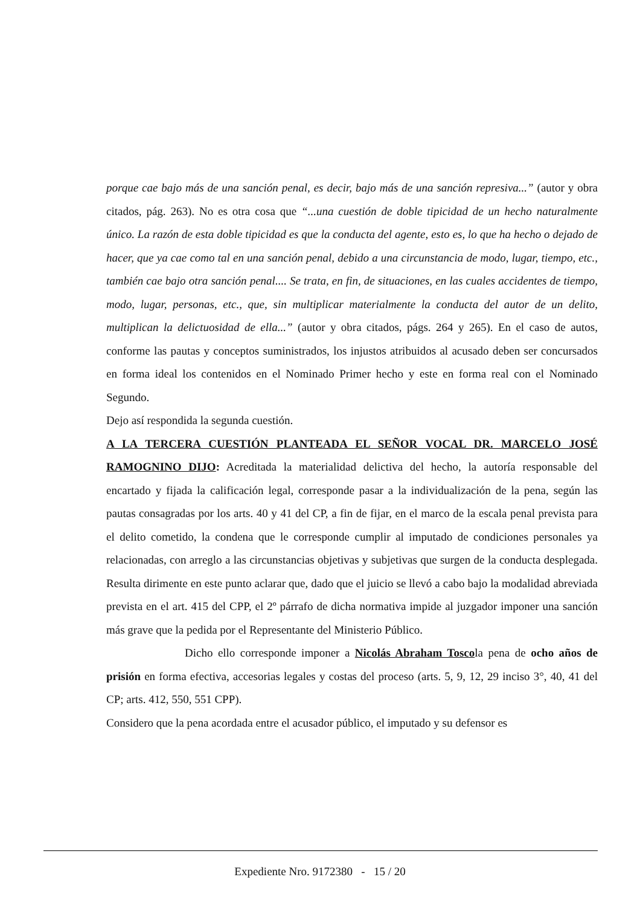porque cae bajo más de una sanción penal, es decir, bajo más de una sanción represiva...” (autor y obra citados, pág. 263). No es otra cosa que “...una cuestión de doble tipicidad de un hecho naturalmente único. La razón de esta doble tipicidad es que la conducta del agente, esto es, lo que ha hecho o dejado de hacer, que ya cae como tal en una sanción penal, debido a una circunstancia de modo, lugar, tiempo, etc., también cae bajo otra sanción penal.... Se trata, en fin, de situaciones, en las cuales accidentes de tiempo, modo, lugar, personas, etc., que, sin multiplicar materialmente la conducta del autor de un delito, multiplican la delictuosidad de ella...” (autor y obra citados, págs. 264 y 265). En el caso de autos, conforme las pautas y conceptos suministrados, los injustos atribuidos al acusado deben ser concursados en forma ideal los contenidos en el Nominado Primer hecho y este en forma real con el Nominado Segundo.
Dejo así respondida la segunda cuestión.
A LA TERCERA CUESTIÓN PLANTEADA EL SEÑOR VOCAL DR. MARCELO JOSÉ RAMOGNINO DIJO: Acreditada la materialidad delictiva del hecho, la autoría responsable del encartado y fijada la calificación legal, corresponde pasar a la individualización de la pena, según las pautas consagradas por los arts. 40 y 41 del CP, a fin de fijar, en el marco de la escala penal prevista para el delito cometido, la condena que le corresponde cumplir al imputado de condiciones personales ya relacionadas, con arreglo a las circunstancias objetivas y subjetivas que surgen de la conducta desplegada. Resulta dirimente en este punto aclarar que, dado que el juicio se llevó a cabo bajo la modalidad abreviada prevista en el art. 415 del CPP, el 2º párrafo de dicha normativa impide al juzgador imponer una sanción más grave que la pedida por el Representante del Ministerio Público.
Dicho ello corresponde imponer a Nicolás Abraham Toscola pena de ocho años de prisión en forma efectiva, accesorias legales y costas del proceso (arts. 5, 9, 12, 29 inciso 3°, 40, 41 del CP; arts. 412, 550, 551 CPP).
Considero que la pena acordada entre el acusador público, el imputado y su defensor es
Expediente Nro. 9172380 - 15 / 20